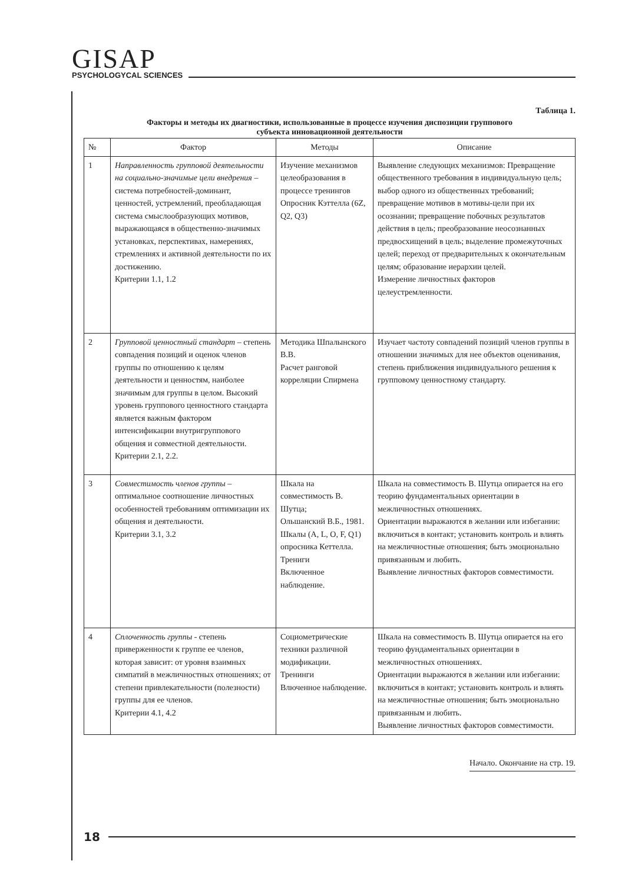GISAP
PSYCHOLOGYCAL SCIENCES
Таблица 1.
Факторы и методы их диагностики, использованные в процессе изучения диспозиции группового
субъекта инновационной деятельности
| № | Фактор | Методы | Описание |
| --- | --- | --- | --- |
| 1 | Направленность групповой деятельности на социально-значимые цели внедрения – система потребностей-доминант, ценностей, устремлений, преобладающая система смыслообразующих мотивов, выражающаяся в общественно-значимых установках, перспективах, намерениях, стремлениях и активной деятельности по их достижению. Критерии 1.1, 1.2 | Изучение механизмов целеобразования в процессе тренингов Опросник Кэттелла (6Z, Q2, Q3) | Выявление следующих механизмов: Превращение общественного требования в индивидуальную цель; выбор одного из общественных требований; превращение мотивов в мотивы-цели при их осознании; превращение побочных результатов действия в цель; преобразование неосознанных предвосхищений в цель; выделение промежуточных целей; переход от предварительных к окончательным целям; образование иерархии целей. Измерение личностных факторов целеустремленности. |
| 2 | Групповой ценностный стандарт – степень совпадения позиций и оценок членов группы по отношению к целям деятельности и ценностям, наиболее значимым для группы в целом. Высокий уровень группового ценностного стандарта является важным фактором интенсификации внутригруппового общения и совместной деятельности. Критерии 2.1, 2.2. | Методика Шпалынского В.В. Расчет ранговой корреляции Спирмена | Изучает частоту совпадений позиций членов группы в отношении значимых для нее объектов оценивания, степень приближения индивидуального решения к групповому ценностному стандарту. |
| 3 | Совместимость членов группы – оптимальное соотношение личностных особенностей требованиям оптимизации их общения и деятельности. Критерии 3.1, 3.2 | Шкала на совместимость В. Шутца; Ольшанский В.Б., 1981. Шкалы (A, L, O, F, Q1) опросника Кеттелла. Трениги Включенное наблюдение. | Шкала на совместимость В. Шутца опирается на его теорию фундаментальных ориентации в межличностных отношениях. Ориентации выражаются в желании или избегании: включиться в контакт; установить контроль и влиять на межличностные отношения; быть эмоционально привязанным и любить. Выявление личностных факторов совместимости. |
| 4 | Сплоченность группы - степень приверженности к группе ее членов, которая зависит: от уровня взаимных симпатий в межличностных отношениях; от степени привлекательности (полезности) группы для ее членов. Критерии 4.1, 4.2 | Социометрические техники различной модификации. Тренинги Влюченное наблюдение. | Шкала на совместимость В. Шутца опирается на его теорию фундаментальных ориентации в межличностных отношениях. Ориентации выражаются в желании или избегании: включиться в контакт; установить контроль и влиять на межличностные отношения; быть эмоционально привязанным и любить. Выявление личностных факторов совместимости. |
Начало. Окончание на стр. 19.
18